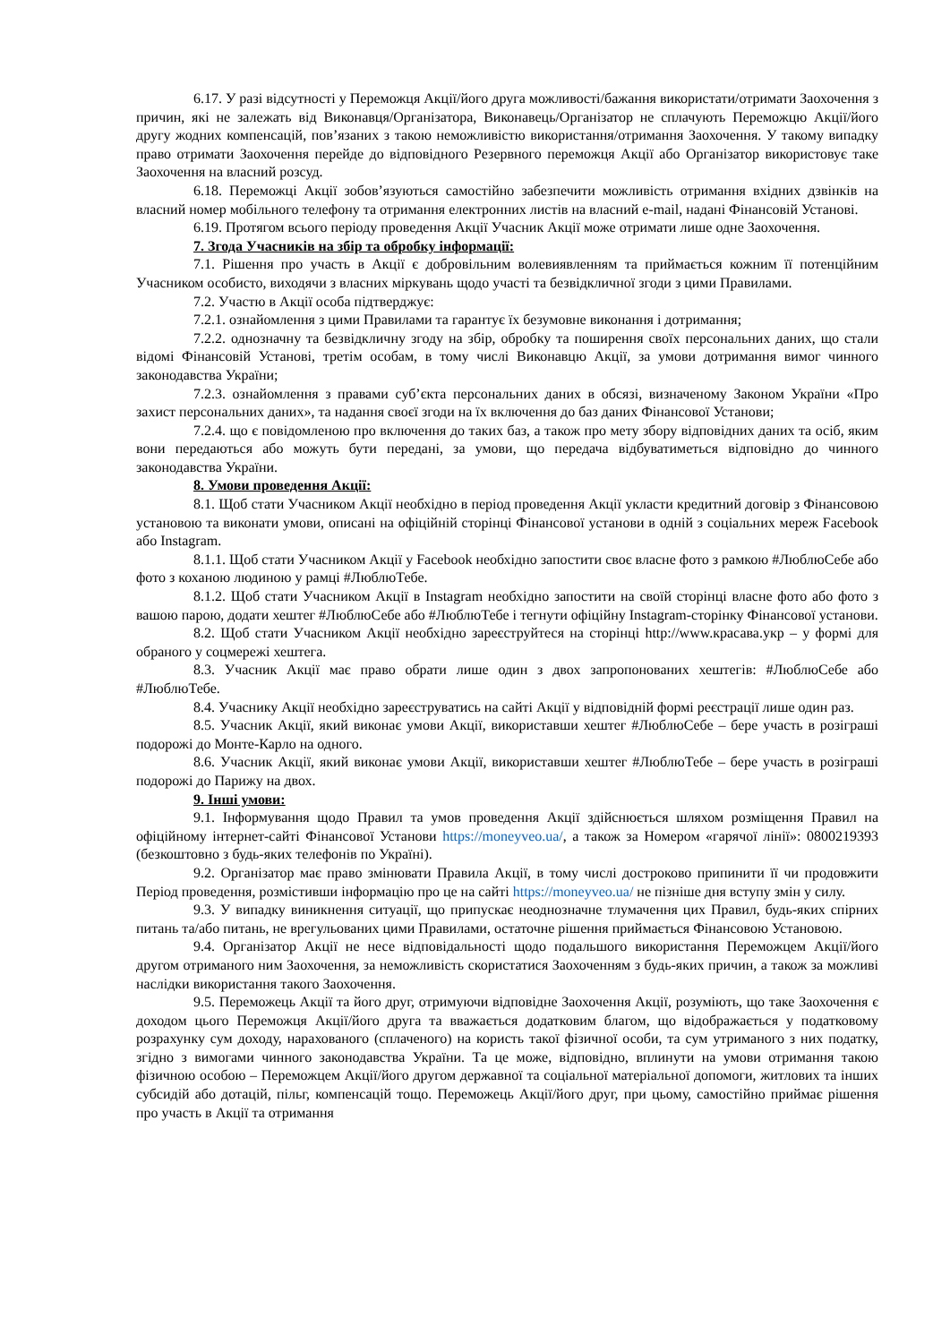6.17. У разі відсутності у Переможця Акції/його друга можливості/бажання використати/отримати Заохочення з причин, які не залежать від Виконавця/Організатора, Виконавець/Організатор не сплачують Переможцю Акції/його другу жодних компенсацій, пов’язаних з такою неможливістю використання/отримання Заохочення. У такому випадку право отримати Заохочення перейде до відповідного Резервного переможця Акції або Організатор використовує таке Заохочення на власний розсуд.
6.18. Переможці Акції зобов’язуються самостійно забезпечити можливість отримання вхідних дзвінків на власний номер мобільного телефону та отримання електронних листів на власний e-mail, надані Фінансовій Установі.
6.19. Протягом всього періоду проведення Акції Учасник Акції може отримати лише одне Заохочення.
7. Згода Учасників на збір та обробку інформації:
7.1. Рішення про участь в Акції є добровільним волевиявленням та приймається кожним її потенційним Учасником особисто, виходячи з власних міркувань щодо участі та безвідкличної згоди з цими Правилами.
7.2. Участю в Акції особа підтверджує:
7.2.1. ознайомлення з цими Правилами та гарантує їх безумовне виконання і дотримання;
7.2.2. однозначну та безвідкличну згоду на збір, обробку та поширення своїх персональних даних, що стали відомі Фінансовій Установі, третім особам, в тому числі Виконавцю Акції, за умови дотримання вимог чинного законодавства України;
7.2.3. ознайомлення з правами суб’єкта персональних даних в обсязі, визначеному Законом України «Про захист персональних даних», та надання своєї згоди на їх включення до баз даних Фінансової Установи;
7.2.4. що є повідомленою про включення до таких баз, а також про мету збору відповідних даних та осіб, яким вони передаються або можуть бути передані, за умови, що передача відбуватиметься відповідно до чинного законодавства України.
8. Умови проведення Акції:
8.1. Щоб стати Учасником Акції необхідно в період проведення Акції укласти кредитний договір з Фінансовою установою та виконати умови, описані на офіційній сторінці Фінансової установи в одній з соціальних мереж Facebook або Instagram.
8.1.1. Щоб стати Учасником Акції у Facebook необхідно запостити своє власне фото з рамкою #ЛюблюСебе або фото з коханою людиною у рамці #ЛюблюТебе.
8.1.2. Щоб стати Учасником Акції в Instagram необхідно запостити на своїй сторінці власне фото або фото з вашою парою, додати хештег #ЛюблюСебе або #ЛюблюТебе і тегнути офіційну Instagram-сторінку Фінансової установи.
8.2. Щоб стати Учасником Акції необхідно зареєструйтеся на сторінці http://www.красава.укр – у формі для обраного у соцмережі хештега.
8.3. Учасник Акції має право обрати лише один з двох запропонованих хештегів: #ЛюблюСебе або #ЛюблюТебе.
8.4. Учаснику Акції необхідно зареєструватись на сайті Акції у відповідній формі реєстрації лише один раз.
8.5. Учасник Акції, який виконає умови Акції, використавши хештег #ЛюблюСебе – бере участь в розіграші подорожі до Монте-Карло на одного.
8.6. Учасник Акції, який виконає умови Акції, використавши хештег #ЛюблюТебе – бере участь в розіграші подорожі до Парижу на двох.
9. Інші умови:
9.1. Інформування щодо Правил та умов проведення Акції здійснюється шляхом розміщення Правил на офіційному інтернет-сайті Фінансової Установи https://moneyveo.ua/, а також за Номером «гарячої лінії»: 0800219393 (безкоштовно з будь-яких телефонів по Україні).
9.2. Організатор має право змінювати Правила Акції, в тому числі достроково припинити її чи продовжити Період проведення, розмістивши інформацію про це на сайті https://moneyveo.ua/ не пізніше дня вступу змін у силу.
9.3. У випадку виникнення ситуації, що припускає неоднозначне тлумачення цих Правил, будь-яких спірних питань та/або питань, не врегульованих цими Правилами, остаточне рішення приймається Фінансовою Установою.
9.4. Організатор Акції не несе відповідальності щодо подальшого використання Переможцем Акції/його другом отриманого ним Заохочення, за неможливість скористатися Заохоченням з будь-яких причин, а також за можливі наслідки використання такого Заохочення.
9.5. Переможець Акції та його друг, отримуючи відповідне Заохочення Акції, розуміють, що таке Заохочення є доходом цього Переможця Акції/його друга та вважається додатковим благом, що відображається у податковому розрахунку сум доходу, нарахованого (сплаченого) на користь такої фізичної особи, та сум утриманого з них податку, згідно з вимогами чинного законодавства України. Та це може, відповідно, вплинути на умови отримання такою фізичною особою – Переможцем Акції/його другом державної та соціальної матеріальної допомоги, житлових та інших субсидій або дотацій, пільг, компенсацій тощо. Переможець Акції/його друг, при цьому, самостійно приймає рішення про участь в Акції та отримання